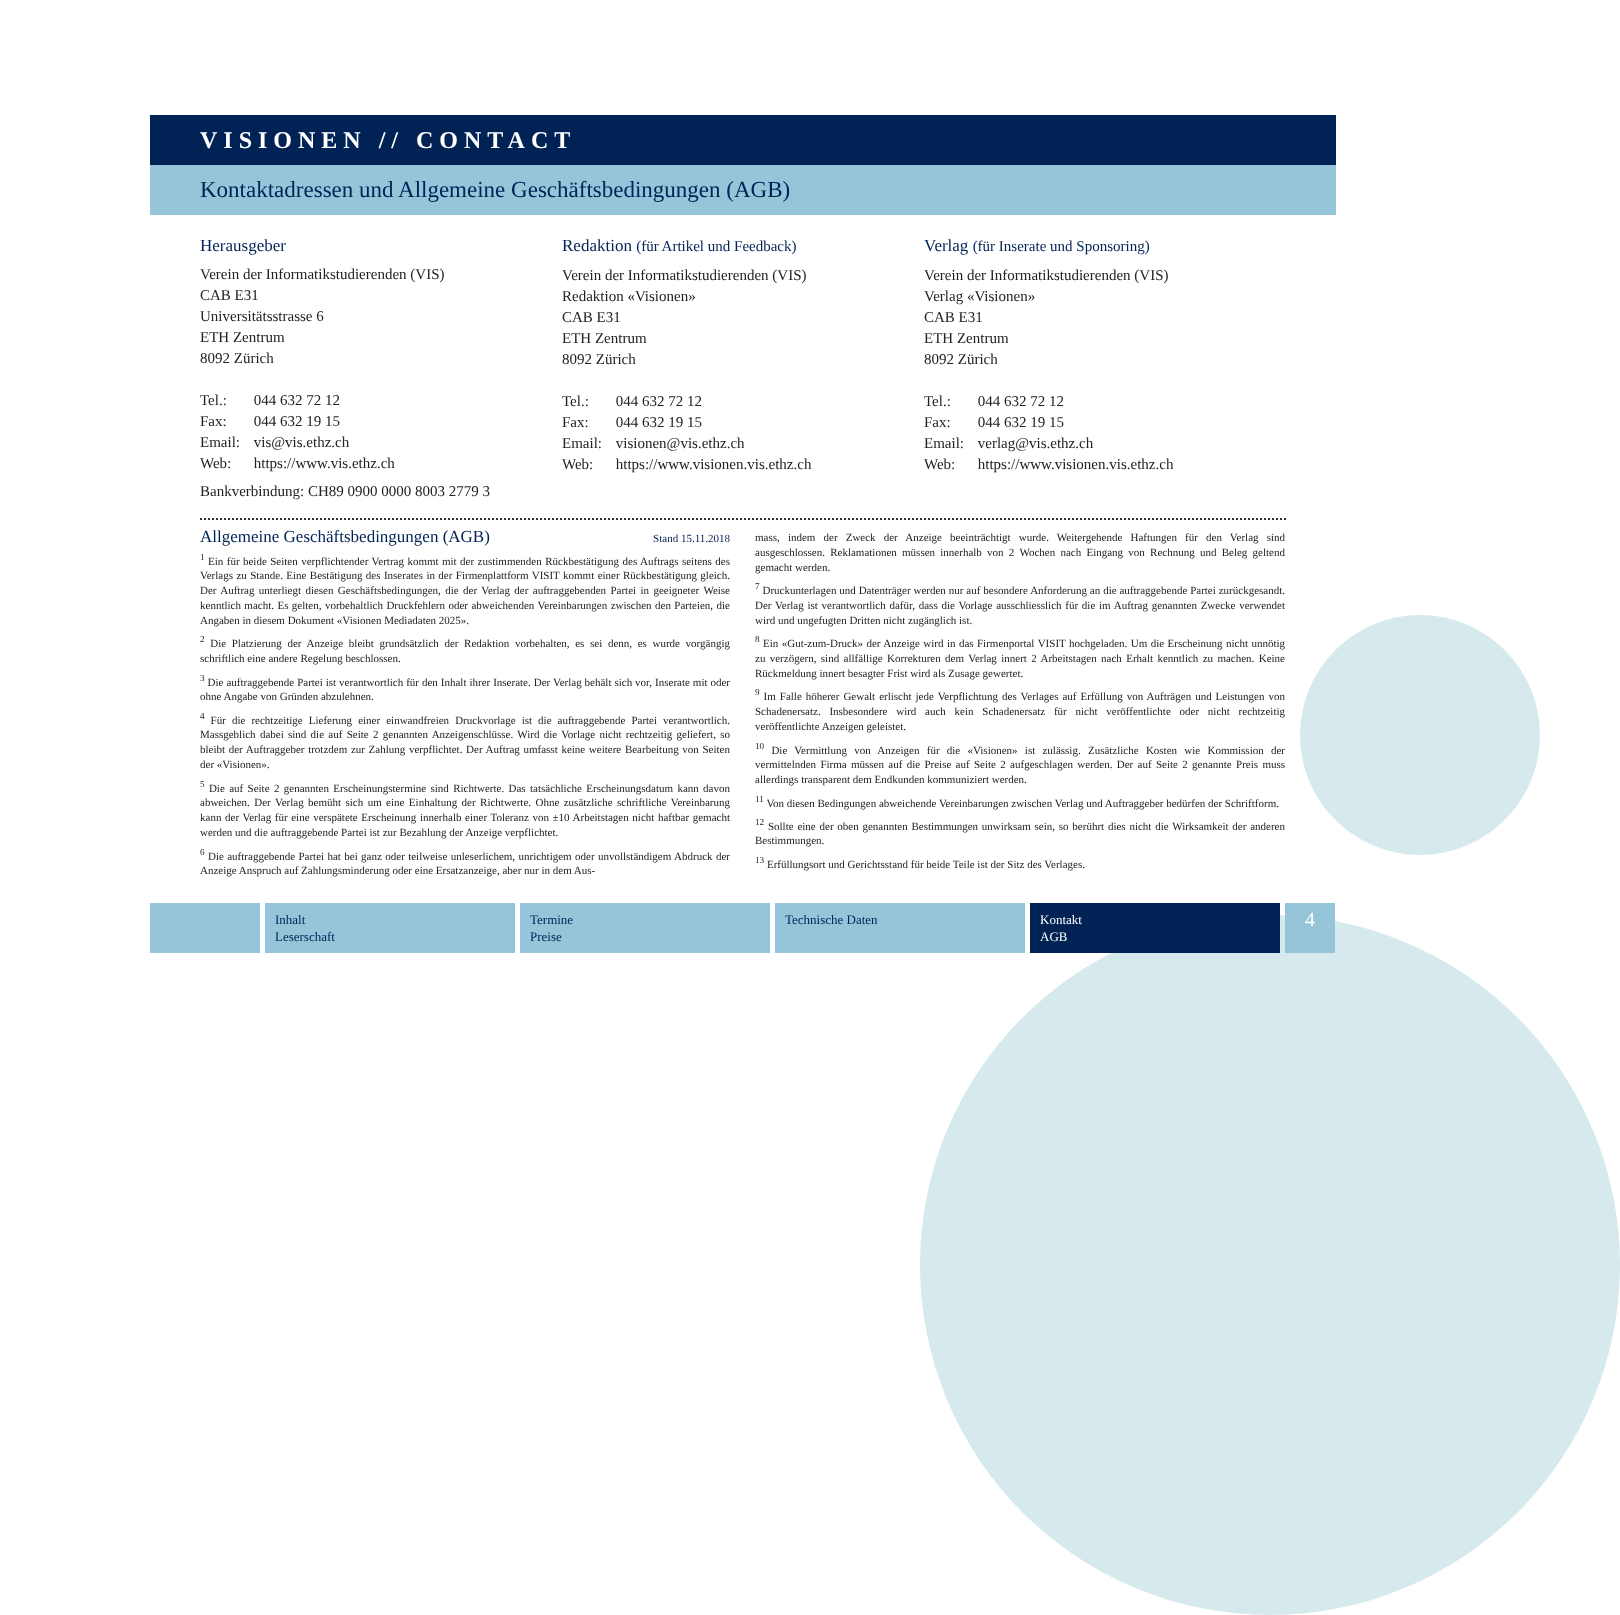VISIONEN // CONTACT
Kontaktadressen und Allgemeine Geschäftsbedingungen (AGB)
Herausgeber
Verein der Informatikstudierenden (VIS)
CAB E31
Universitätsstrasse 6
ETH Zentrum
8092 Zürich
Tel.: 044 632 72 12
Fax: 044 632 19 15
Email: vis@vis.ethz.ch
Web: https://www.vis.ethz.ch
Redaktion (für Artikel und Feedback)
Verein der Informatikstudierenden (VIS)
Redaktion «Visionen»
CAB E31
ETH Zentrum
8092 Zürich
Tel.: 044 632 72 12
Fax: 044 632 19 15
Email: visionen@vis.ethz.ch
Web: https://www.visionen.vis.ethz.ch
Verlag (für Inserate und Sponsoring)
Verein der Informatikstudierenden (VIS)
Verlag «Visionen»
CAB E31
ETH Zentrum
8092 Zürich
Tel.: 044 632 72 12
Fax: 044 632 19 15
Email: verlag@vis.ethz.ch
Web: https://www.visionen.vis.ethz.ch
Bankverbindung: CH89 0900 0000 8003 2779 3
Allgemeine Geschäftsbedingungen (AGB) Stand 15.11.2018
<sup>1</sup> Ein für beide Seiten verpflichtender Vertrag kommt mit der zustimmenden Rückbestätigung des Auftrags seitens des Verlags zu Stande. Eine Bestätigung des Inserates in der Firmenplattform VISIT kommt einer Rückbestätigung gleich. Der Auftrag unterliegt diesen Geschäftsbedingungen, die der Verlag der auftraggebenden Partei in geeigneter Weise kenntlich macht. Es gelten, vorbehaltlich Druckfehlern oder abweichenden Vereinbarungen zwischen den Parteien, die Angaben in diesem Dokument «Visionen Mediadaten 2025».
<sup>2</sup> Die Platzierung der Anzeige bleibt grundsätzlich der Redaktion vorbehalten, es sei denn, es wurde vorgängig schriftlich eine andere Regelung beschlossen.
<sup>3</sup> Die auftraggebende Partei ist verantwortlich für den Inhalt ihrer Inserate. Der Verlag behält sich vor, Inserate mit oder ohne Angabe von Gründen abzulehnen.
<sup>4</sup> Für die rechtzeitige Lieferung einer einwandfreien Druckvorlage ist die auftraggebende Partei verantwortlich. Massgeblich dabei sind die auf Seite 2 genannten Anzeigenschlüsse. Wird die Vorlage nicht rechtzeitig geliefert, so bleibt der Auftraggeber trotzdem zur Zahlung verpflichtet. Der Auftrag umfasst keine weitere Bearbeitung von Seiten der «Visionen».
<sup>5</sup> Die auf Seite 2 genannten Erscheinungstermine sind Richtwerte. Das tatsächliche Erscheinungsdatum kann davon abweichen. Der Verlag bemüht sich um eine Einhaltung der Richtwerte. Ohne zusätzliche schriftliche Vereinbarung kann der Verlag für eine verspätete Erscheinung innerhalb einer Toleranz von ±10 Arbeitstagen nicht haftbar gemacht werden und die auftraggebende Partei ist zur Bezahlung der Anzeige verpflichtet.
<sup>6</sup> Die auftraggebende Partei hat bei ganz oder teilweise unleserlichem, unrichtigem oder unvollständigem Abdruck der Anzeige Anspruch auf Zahlungsminderung oder eine Ersatzanzeige, aber nur in dem Aus-
mass, indem der Zweck der Anzeige beeinträchtigt wurde. Weitergehende Haftungen für den Verlag sind ausgeschlossen. Reklamationen müssen innerhalb von 2 Wochen nach Eingang von Rechnung und Beleg geltend gemacht werden.
<sup>7</sup> Druckunterlagen und Datenträger werden nur auf besondere Anforderung an die auftraggebende Partei zurückgesandt. Der Verlag ist verantwortlich dafür, dass die Vorlage ausschliesslich für die im Auftrag genannten Zwecke verwendet wird und ungefugten Dritten nicht zugänglich ist.
<sup>8</sup> Ein «Gut-zum-Druck» der Anzeige wird in das Firmenportal VISIT hochgeladen. Um die Erscheinung nicht unnötig zu verzögern, sind allfällige Korrekturen dem Verlag innert 2 Arbeitstagen nach Erhalt kenntlich zu machen. Keine Rückmeldung innert besagter Frist wird als Zusage gewertet.
<sup>9</sup> Im Falle höherer Gewalt erlischt jede Verpflichtung des Verlages auf Erfüllung von Aufträgen und Leistungen von Schadenersatz. Insbesondere wird auch kein Schadenersatz für nicht veröffentlichte oder nicht rechtzeitig veröffentlichte Anzeigen geleistet.
<sup>10</sup> Die Vermittlung von Anzeigen für die «Visionen» ist zulässig. Zusätzliche Kosten wie Kommission der vermittelnden Firma müssen auf die Preise auf Seite 2 aufgeschlagen werden. Der auf Seite 2 genannte Preis muss allerdings transparent dem Endkunden kommuniziert werden.
<sup>11</sup> Von diesen Bedingungen abweichende Vereinbarungen zwischen Verlag und Auftraggeber bedürfen der Schriftform.
<sup>12</sup> Sollte eine der oben genannten Bestimmungen unwirksam sein, so berührt dies nicht die Wirksamkeit der anderen Bestimmungen.
<sup>13</sup> Erfüllungsort und Gerichtsstand für beide Teile ist der Sitz des Verlages.
Inhalt
Leserschaft
Termine
Preise
Technische Daten Kontakt
AGB
4